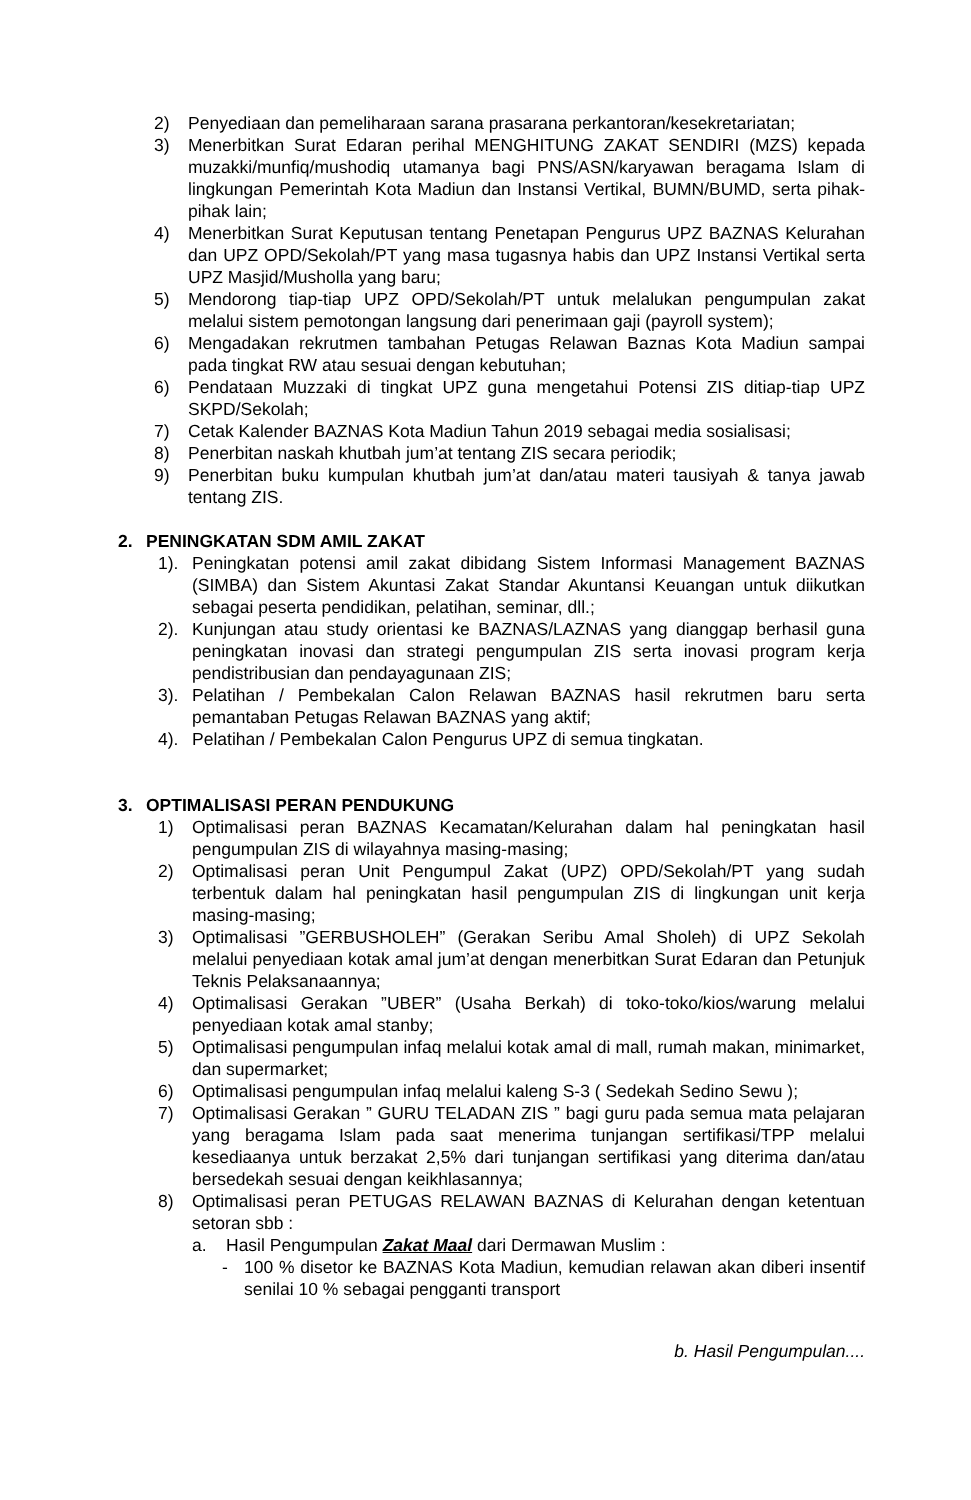2) Penyediaan dan pemeliharaan sarana prasarana perkantoran/kesekretariatan;
3) Menerbitkan Surat Edaran perihal MENGHITUNG ZAKAT SENDIRI (MZS) kepada muzakki/munfiq/mushodiq utamanya bagi PNS/ASN/karyawan beragama Islam di lingkungan Pemerintah Kota Madiun dan Instansi Vertikal, BUMN/BUMD, serta pihak-pihak lain;
4) Menerbitkan Surat Keputusan tentang Penetapan Pengurus UPZ BAZNAS Kelurahan dan UPZ OPD/Sekolah/PT yang masa tugasnya habis dan UPZ Instansi Vertikal serta UPZ Masjid/Musholla yang baru;
5) Mendorong tiap-tiap UPZ OPD/Sekolah/PT untuk melalukan pengumpulan zakat melalui sistem pemotongan langsung dari penerimaan gaji (payroll system);
6) Mengadakan rekrutmen tambahan Petugas Relawan Baznas Kota Madiun sampai pada tingkat RW atau sesuai dengan kebutuhan;
6) Pendataan Muzzaki di tingkat UPZ guna mengetahui Potensi ZIS ditiap-tiap UPZ SKPD/Sekolah;
7) Cetak Kalender BAZNAS Kota Madiun Tahun 2019 sebagai media sosialisasi;
8) Penerbitan naskah khutbah jum’at tentang ZIS secara periodik;
9) Penerbitan buku kumpulan khutbah jum’at dan/atau materi tausiyah & tanya jawab tentang ZIS.
2. PENINGKATAN SDM AMIL ZAKAT
1). Peningkatan potensi amil zakat dibidang Sistem Informasi Management BAZNAS (SIMBA) dan Sistem Akuntasi Zakat Standar Akuntansi Keuangan untuk diikutkan sebagai peserta pendidikan, pelatihan, seminar, dll.;
2). Kunjungan atau study orientasi ke BAZNAS/LAZNAS yang dianggap berhasil guna peningkatan inovasi dan strategi pengumpulan ZIS serta inovasi program kerja pendistribusian dan pendayagunaan ZIS;
3). Pelatihan / Pembekalan Calon Relawan BAZNAS hasil rekrutmen baru serta pemantaban Petugas Relawan BAZNAS yang aktif;
4). Pelatihan / Pembekalan Calon Pengurus UPZ di semua tingkatan.
3. OPTIMALISASI PERAN PENDUKUNG
1) Optimalisasi peran BAZNAS Kecamatan/Kelurahan dalam hal peningkatan hasil pengumpulan ZIS di wilayahnya masing-masing;
2) Optimalisasi peran Unit Pengumpul Zakat (UPZ) OPD/Sekolah/PT yang sudah terbentuk dalam hal peningkatan hasil pengumpulan ZIS di lingkungan unit kerja masing-masing;
3) Optimalisasi ”GERBUSHOLEH” (Gerakan Seribu Amal Sholeh) di UPZ Sekolah melalui penyediaan kotak amal jum’at dengan menerbitkan Surat Edaran dan Petunjuk Teknis Pelaksanaannya;
4) Optimalisasi Gerakan ”UBER” (Usaha Berkah) di toko-toko/kios/warung melalui penyediaan kotak amal stanby;
5) Optimalisasi pengumpulan infaq melalui kotak amal di mall, rumah makan, minimarket, dan supermarket;
6) Optimalisasi pengumpulan infaq melalui kaleng S-3 ( Sedekah Sedino Sewu );
7) Optimalisasi Gerakan ” GURU TELADAN ZIS ” bagi guru pada semua mata pelajaran yang beragama Islam pada saat menerima tunjangan sertifikasi/TPP melalui kesediaanya untuk berzakat 2,5% dari tunjangan sertifikasi yang diterima dan/atau bersedekah sesuai dengan keikhlasannya;
8) Optimalisasi peran PETUGAS RELAWAN BAZNAS di Kelurahan dengan ketentuan setoran sbb :
a. Hasil Pengumpulan Zakat Maal dari Dermawan Muslim :
- 100 % disetor ke BAZNAS Kota Madiun, kemudian relawan akan diberi insentif senilai 10 % sebagai pengganti transport
b. Hasil Pengumpulan....